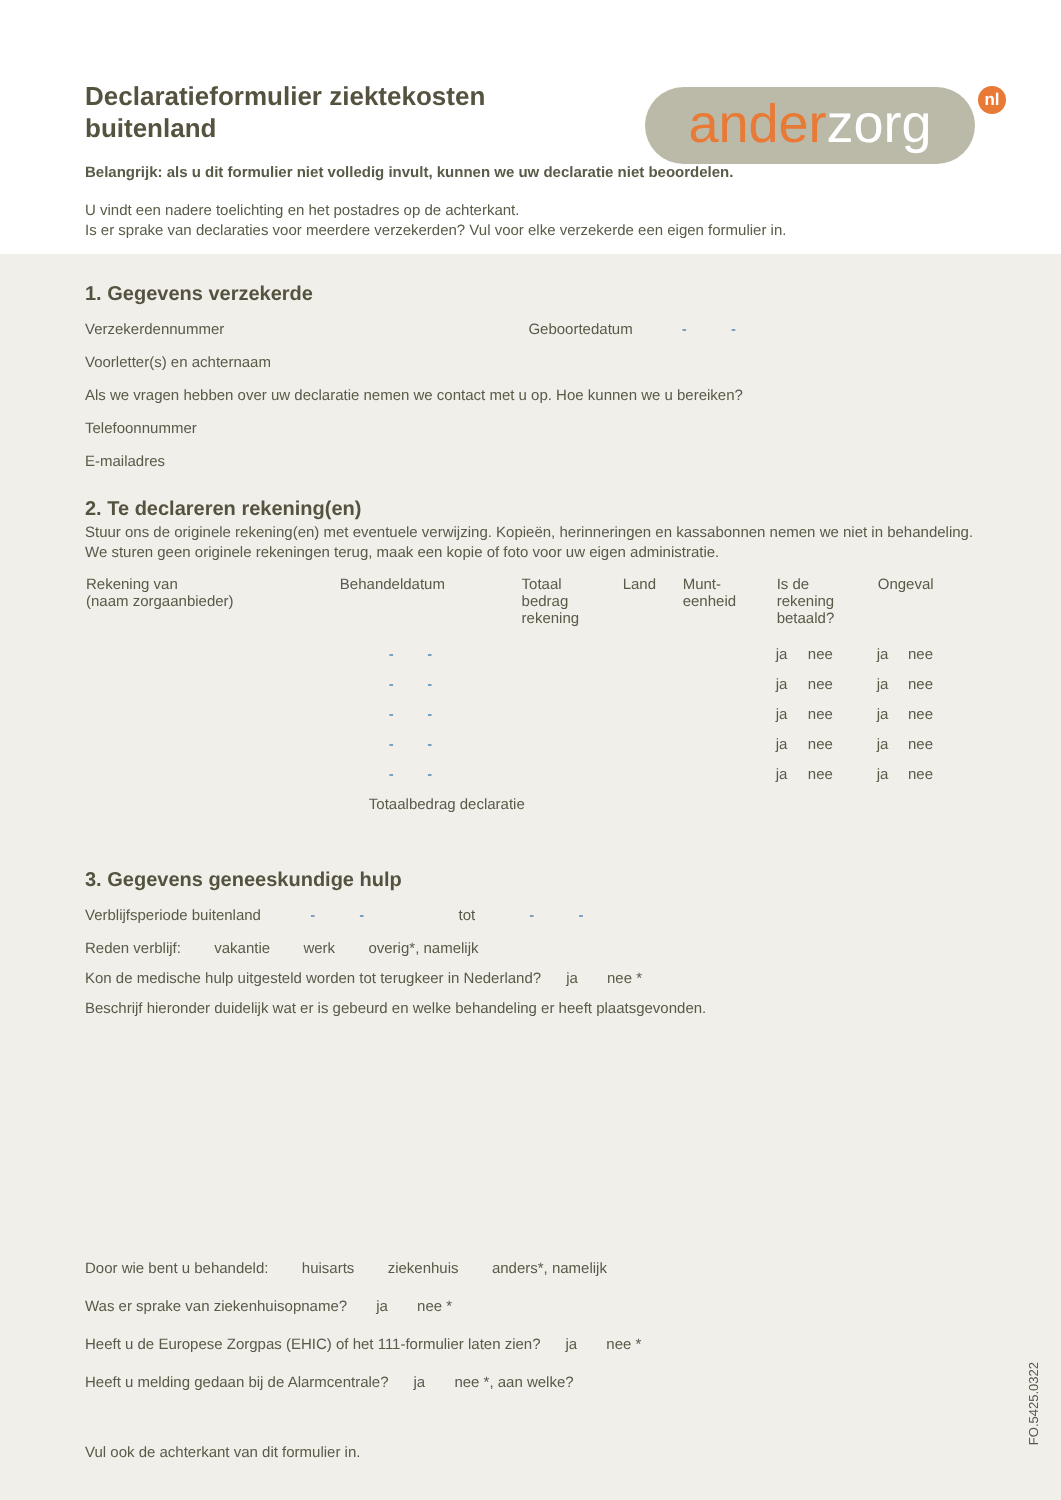Declaratieformulier ziektekosten buitenland
ander zorg nl
Belangrijk: als u dit formulier niet volledig invult, kunnen we uw declaratie niet beoordelen.
U vindt een nadere toelichting en het postadres op de achterkant.
Is er sprake van declaraties voor meerdere verzekerden? Vul voor elke verzekerde een eigen formulier in.
1. Gegevens verzekerde
Verzekerdennummer Geboortedatum - -
Voorletter(s) en achternaam
Als we vragen hebben over uw declaratie nemen we contact met u op. Hoe kunnen we u bereiken?
Telefoonnummer
E-mailadres
2. Te declareren rekening(en)
Stuur ons de originele rekening(en) met eventuele verwijzing. Kopieën, herinneringen en kassabonnen nemen we niet in behandeling. We sturen geen originele rekeningen terug, maak een kopie of foto voor uw eigen administratie.
| Rekening van (naam zorgaanbieder) | Behandeldatum | Totaal bedrag rekening | Land | Munt- eenheid | Is de rekening betaald? | | Ongeval | |
| --- | --- | --- | --- | --- | --- | --- | --- | --- |
| | - - | | | | ja | nee | ja | nee |
| | - - | | | | ja | nee | ja | nee |
| | - - | | | | ja | nee | ja | nee |
| | - - | | | | ja | nee | ja | nee |
| | - - | | | | ja | nee | ja | nee |
| | Totaalbedrag declaratie | | | | | | | |
3. Gegevens geneeskundige hulp
Verblijfsperiode buitenland - - tot - -
Reden verblijf: vakantie werk overig*, namelijk
Kon de medische hulp uitgesteld worden tot terugkeer in Nederland? ja nee *
Beschrijf hieronder duidelijk wat er is gebeurd en welke behandeling er heeft plaatsgevonden.
Door wie bent u behandeld: huisarts ziekenhuis anders*, namelijk
Was er sprake van ziekenhuisopname? ja nee *
Heeft u de Europese Zorgpas (EHIC) of het 111-formulier laten zien? ja nee *
Heeft u melding gedaan bij de Alarmcentrale? ja nee *, aan welke?
Vul ook de achterkant van dit formulier in.
FO.5425.0322